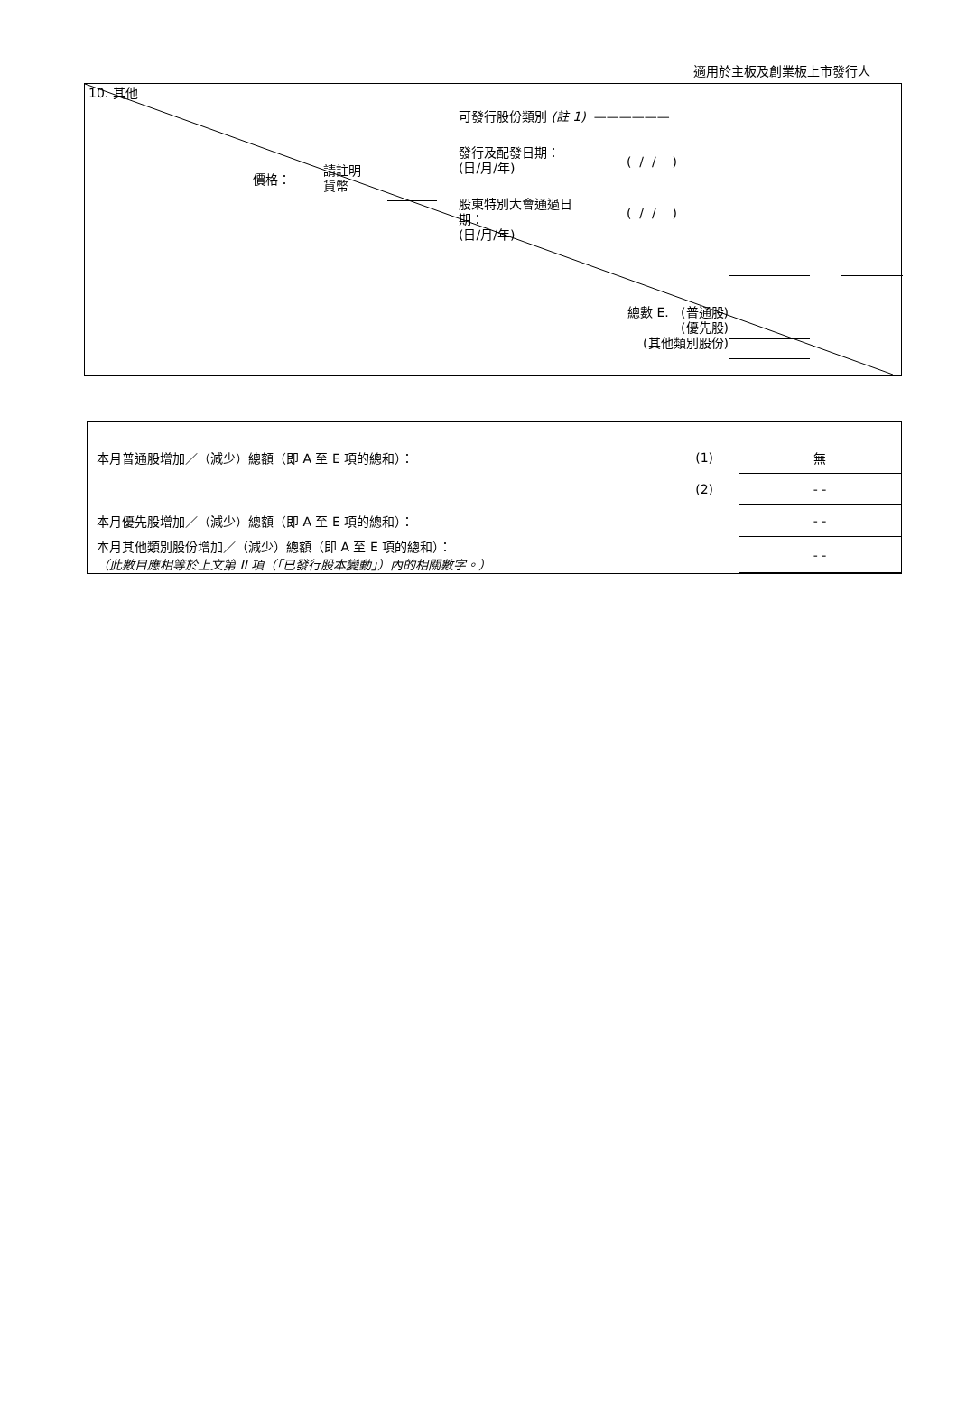適用於主板及創業板上市發行人
10. 其他
可發行股份類別 (註 1) ——————
發行及配發日期：
(日/月/年)
( / / )
價格：
請註明
貨幣
股東特別大會通過日
期：
(日/月/年)
( / / )
總數 E. (普通股)
(優先股)
(其他類別股份)
| 本月普通股增加／（減少）總額（即 A 至 E 項的總和）： | (1) | 無 |
| | (2) | - - |
| 本月優先股增加／（減少）總額（即 A 至 E 項的總和）： | | - - |
| 本月其他類別股份增加／（減少）總額（即 A 至 E 項的總和）： （此數目應相等於上文第 II 項（「已發行股本變動」）內的相關數字。） | | - - |